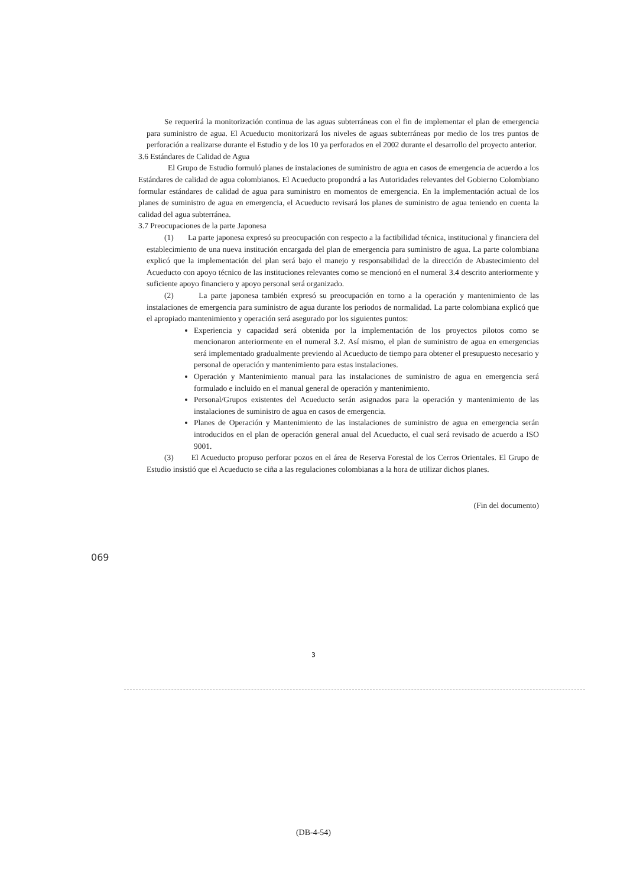Se requerirá la monitorización continua de las aguas subterráneas con el fin de implementar el plan de emergencia para suministro de agua. El Acueducto monitorizará los niveles de aguas subterráneas por medio de los tres puntos de perforación a realizarse durante el Estudio y de los 10 ya perforados en el 2002 durante el desarrollo del proyecto anterior.
3.6 Estándares de Calidad de Agua
El Grupo de Estudio formuló planes de instalaciones de suministro de agua en casos de emergencia de acuerdo a los Estándares de calidad de agua colombianos. El Acueducto propondrá a las Autoridades relevantes del Gobierno Colombiano formular estándares de calidad de agua para suministro en momentos de emergencia. En la implementación actual de los planes de suministro de agua en emergencia, el Acueducto revisará los planes de suministro de agua teniendo en cuenta la calidad del agua subterránea.
3.7 Preocupaciones de la parte Japonesa
(1) La parte japonesa expresó su preocupación con respecto a la factibilidad técnica, institucional y financiera del establecimiento de una nueva institución encargada del plan de emergencia para suministro de agua. La parte colombiana explicó que la implementación del plan será bajo el manejo y responsabilidad de la dirección de Abastecimiento del Acueducto con apoyo técnico de las instituciones relevantes como se mencionó en el numeral 3.4 descrito anteriormente y suficiente apoyo financiero y apoyo personal será organizado.
(2) La parte japonesa también expresó su preocupación en torno a la operación y mantenimiento de las instalaciones de emergencia para suministro de agua durante los periodos de normalidad. La parte colombiana explicó que el apropiado mantenimiento y operación será asegurado por los siguientes puntos:
Experiencia y capacidad será obtenida por la implementación de los proyectos pilotos como se mencionaron anteriormente en el numeral 3.2. Así mismo, el plan de suministro de agua en emergencias será implementado gradualmente previendo al Acueducto de tiempo para obtener el presupuesto necesario y personal de operación y mantenimiento para estas instalaciones.
Operación y Mantenimiento manual para las instalaciones de suministro de agua en emergencia será formulado e incluido en el manual general de operación y mantenimiento.
Personal/Grupos existentes del Acueducto serán asignados para la operación y mantenimiento de las instalaciones de suministro de agua en casos de emergencia.
Planes de Operación y Mantenimiento de las instalaciones de suministro de agua en emergencia serán introducidos en el plan de operación general anual del Acueducto, el cual será revisado de acuerdo a ISO 9001.
(3) El Acueducto propuso perforar pozos en el área de Reserva Forestal de los Cerros Orientales. El Grupo de Estudio insistió que el Acueducto se ciña a las regulaciones colombianas a la hora de utilizar dichos planes.
(Fin del documento)
069
3
(DB-4-54)